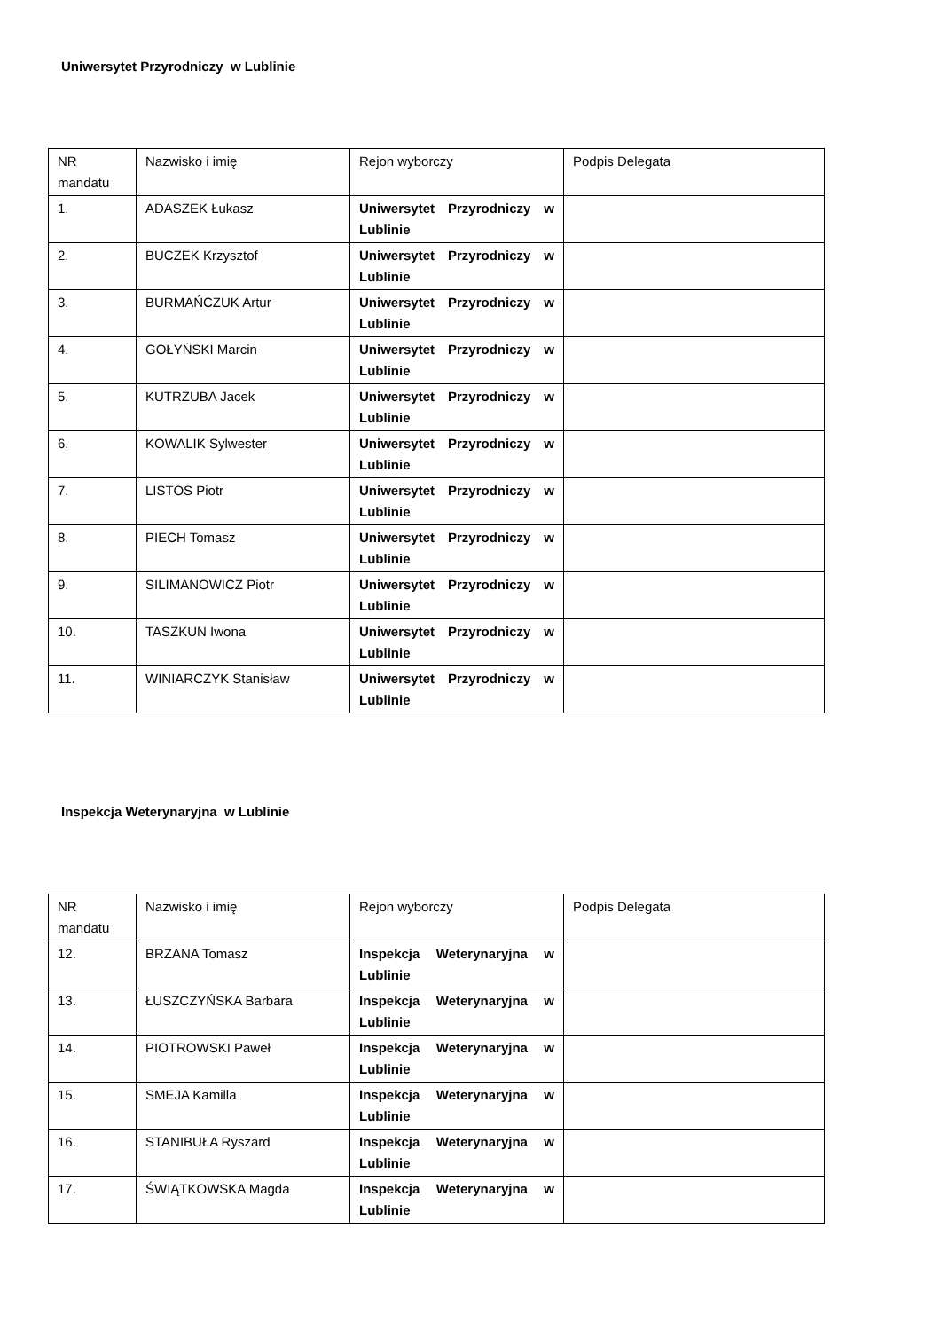Uniwersytet Przyrodniczy w Lublinie
| NR mandatu | Nazwisko i imię | Rejon wyborczy | Podpis Delegata |
| 1. | ADASZEK Łukasz | Uniwersytet Przyrodniczy w Lublinie | |
| 2. | BUCZEK Krzysztof | Uniwersytet Przyrodniczy w Lublinie | |
| 3. | BURMAŃCZUK Artur | Uniwersytet Przyrodniczy w Lublinie | |
| 4. | GOŁYŃSKI Marcin | Uniwersytet Przyrodniczy w Lublinie | |
| 5. | KUTRZUBA Jacek | Uniwersytet Przyrodniczy w Lublinie | |
| 6. | KOWALIK Sylwester | Uniwersytet Przyrodniczy w Lublinie | |
| 7. | LISTOS Piotr | Uniwersytet Przyrodniczy w Lublinie | |
| 8. | PIECH Tomasz | Uniwersytet Przyrodniczy w Lublinie | |
| 9. | SILIMANOWICZ Piotr | Uniwersytet Przyrodniczy w Lublinie | |
| 10. | TASZKUN Iwona | Uniwersytet Przyrodniczy w Lublinie | |
| 11. | WINIARCZYK Stanisław | Uniwersytet Przyrodniczy w Lublinie | |
Inspekcja Weterynaryjna w Lublinie
| NR mandatu | Nazwisko i imię | Rejon wyborczy | Podpis Delegata |
| 12. | BRZANA Tomasz | Inspekcja Weterynaryjna w Lublinie | |
| 13. | ŁUSZCZYŃSKA Barbara | Inspekcja Weterynaryjna w Lublinie | |
| 14. | PIOTROWSKI Paweł | Inspekcja Weterynaryjna w Lublinie | |
| 15. | SMEJA Kamilla | Inspekcja Weterynaryjna w Lublinie | |
| 16. | STANIBUŁA Ryszard | Inspekcja Weterynaryjna w Lublinie | |
| 17. | ŚWIĄTKOWSKA Magda | Inspekcja Weterynaryjna w Lublinie | |